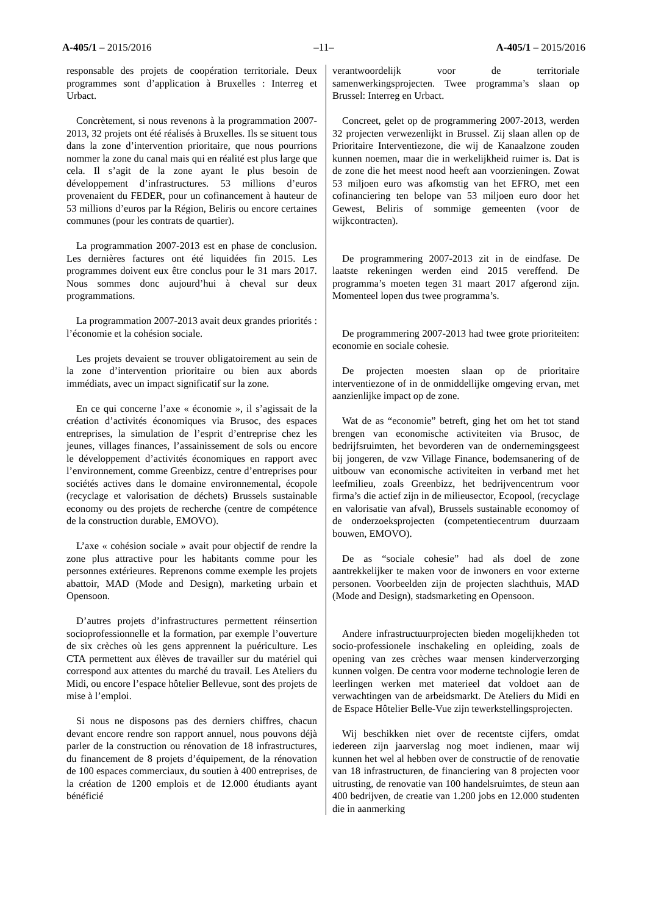A-405/1 – 2015/2016 –11– A-405/1 – 2015/2016
responsable des projets de coopération territoriale. Deux programmes sont d’application à Bruxelles : Interreg et Urbact.
Concrètement, si nous revenons à la programmation 2007-2013, 32 projets ont été réalisés à Bruxelles. Ils se situent tous dans la zone d’intervention prioritaire, que nous pourrions nommer la zone du canal mais qui en réalité est plus large que cela. Il s’agit de la zone ayant le plus besoin de développement d’infrastructures. 53 millions d’euros provenaient du FEDER, pour un cofinancement à hauteur de 53 millions d’euros par la Région, Beliris ou encore certaines communes (pour les contrats de quartier).
La programmation 2007-2013 est en phase de conclusion. Les dernières factures ont été liquidées fin 2015. Les programmes doivent eux être conclus pour le 31 mars 2017. Nous sommes donc aujourd’hui à cheval sur deux programmations.
La programmation 2007-2013 avait deux grandes priorités : l’économie et la cohésion sociale.
Les projets devaient se trouver obligatoirement au sein de la zone d’intervention prioritaire ou bien aux abords immédiats, avec un impact significatif sur la zone.
En ce qui concerne l’axe « économie », il s’agissait de la création d’activités économiques via Brusoc, des espaces entreprises, la simulation de l’esprit d’entreprise chez les jeunes, villages finances, l’assainissement de sols ou encore le développement d’activités économiques en rapport avec l’environnement, comme Greenbizz, centre d’entreprises pour sociétés actives dans le domaine environnemental, écopole (recyclage et valorisation de déchets) Brussels sustainable economy ou des projets de recherche (centre de compétence de la construction durable, EMOVO).
L’axe « cohésion sociale » avait pour objectif de rendre la zone plus attractive pour les habitants comme pour les personnes extérieures. Reprenons comme exemple les projets abattoir, MAD (Mode and Design), marketing urbain et Opensoon.
D’autres projets d’infrastructures permettent réinsertion socioprofessionnelle et la formation, par exemple l’ouverture de six crèches où les gens apprennent la puériculture. Les CTA permettent aux élèves de travailler sur du matériel qui correspond aux attentes du marché du travail. Les Ateliers du Midi, ou encore l’espace hôtelier Bellevue, sont des projets de mise à l’emploi.
Si nous ne disposons pas des derniers chiffres, chacun devant encore rendre son rapport annuel, nous pouvons déjà parler de la construction ou rénovation de 18 infrastructures, du financement de 8 projets d’équipement, de la rénovation de 100 espaces commerciaux, du soutien à 400 entreprises, de la création de 1200 emplois et de 12.000 étudiants ayant bénéficié
verantwoordelijk voor de territoriale samenwerkingsprojecten. Twee programma’s slaan op Brussel: Interreg en Urbact.
Concreet, gelet op de programmering 2007-2013, werden 32 projecten verwezenlijkt in Brussel. Zij slaan allen op de Prioritaire Interventiezone, die wij de Kanaalzone zouden kunnen noemen, maar die in werkelijkheid ruimer is. Dat is de zone die het meest nood heeft aan voorzieningen. Zowat 53 miljoen euro was afkomstig van het EFRO, met een cofinanciering ten belope van 53 miljoen euro door het Gewest, Beliris of sommige gemeenten (voor de wijkcontracten).
De programmering 2007-2013 zit in de eindfase. De laatste rekeningen werden eind 2015 vereffend. De programma’s moeten tegen 31 maart 2017 afgerond zijn. Momenteel lopen dus twee programma’s.
De programmering 2007-2013 had twee grote prioriteiten: economie en sociale cohesie.
De projecten moesten slaan op de prioritaire interventiezone of in de onmiddellijke omgeving ervan, met aanzienlijke impact op de zone.
Wat de as “economie” betreft, ging het om het tot stand brengen van economische activiteiten via Brusoc, de bedrijfsruimten, het bevorderen van de ondernemingsgeest bij jongeren, de vzw Village Finance, bodemsanering of de uitbouw van economische activiteiten in verband met het leefmilieu, zoals Greenbizz, het bedrijvencentrum voor firma’s die actief zijn in de milieusector, Ecopool, (recyclage en valorisatie van afval), Brussels sustainable economoy of de onderzoeksprojecten (competentiecentrum duurzaam bouwen, EMOVO).
De as “sociale cohesie” had als doel de zone aantrekkelijker te maken voor de inwoners en voor externe personen. Voorbeelden zijn de projecten slachthuis, MAD (Mode and Design), stadsmarketing en Opensoon.
Andere infrastructuurprojecten bieden mogelijkheden tot socio-professionele inschakeling en opleiding, zoals de opening van zes crèches waar mensen kinderverzorging kunnen volgen. De centra voor moderne technologie leren de leerlingen werken met materieel dat voldoet aan de verwachtingen van de arbeidsmarkt. De Ateliers du Midi en de Espace Hôtelier Belle-Vue zijn tewerkstellingsprojecten.
Wij beschikken niet over de recentste cijfers, omdat iedereen zijn jaarverslag nog moet indienen, maar wij kunnen het wel al hebben over de constructie of de renovatie van 18 infrastructuren, de financiering van 8 projecten voor uitrusting, de renovatie van 100 handelsruimtes, de steun aan 400 bedrijven, de creatie van 1.200 jobs en 12.000 studenten die in aanmerking